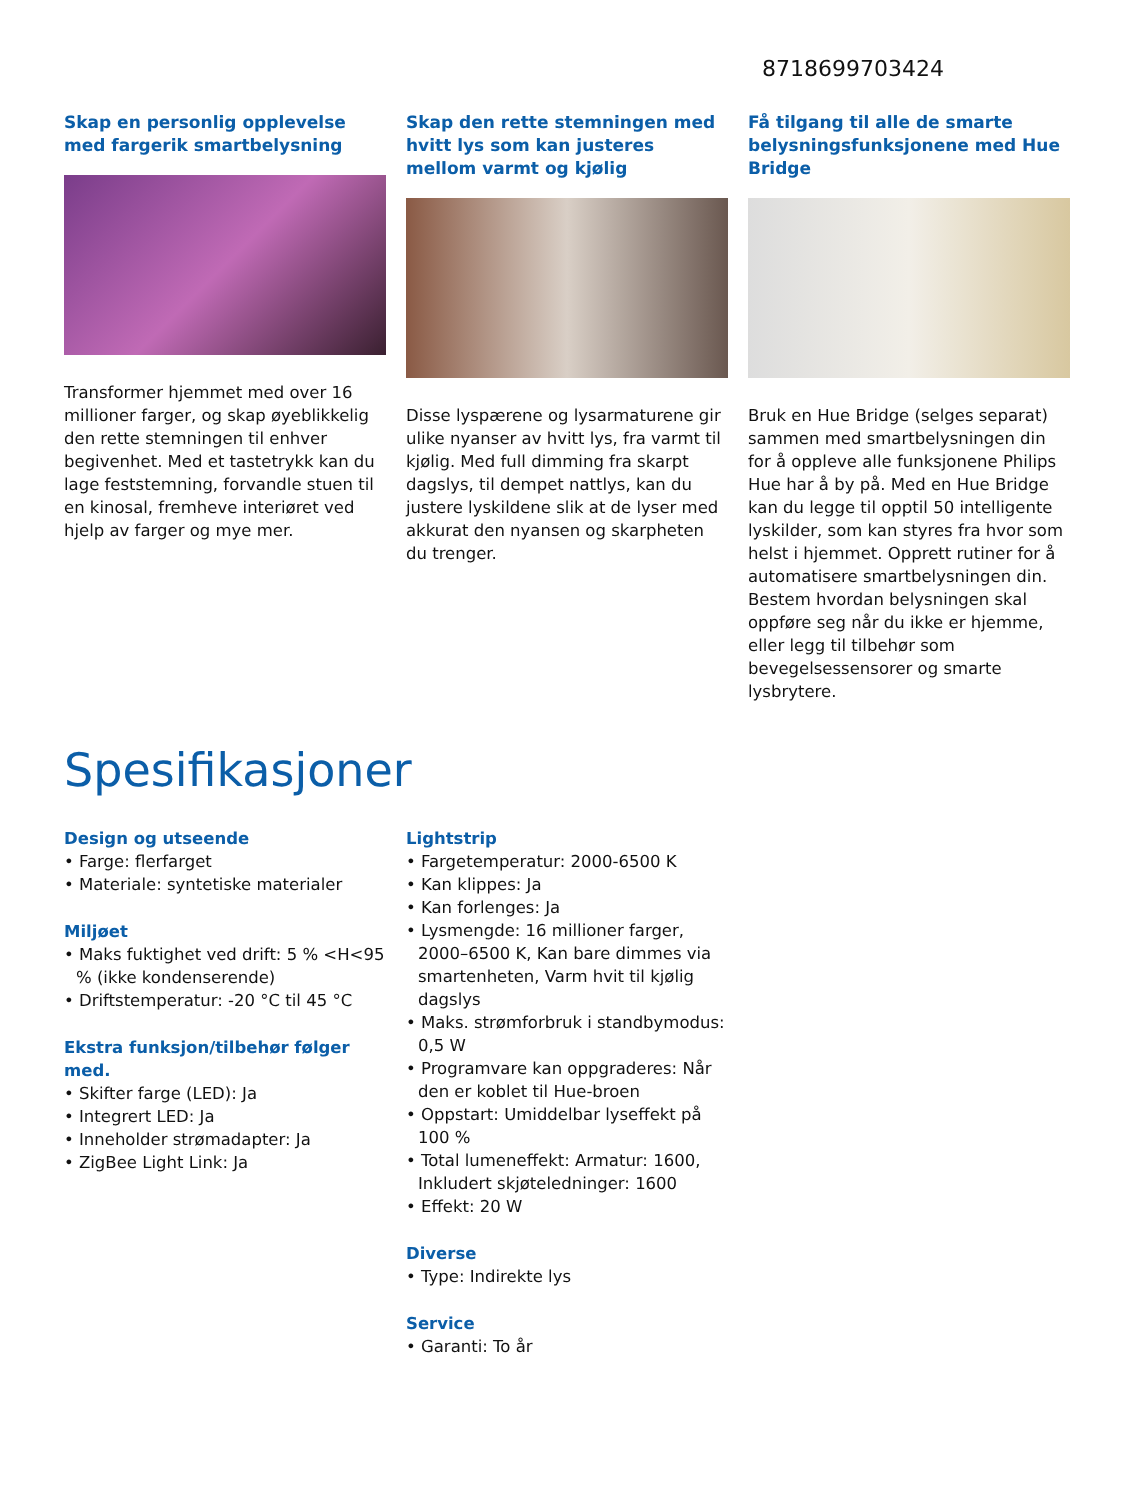8718699703424
Skap en personlig opplevelse med fargerik smartbelysning
Transformer hjemmet med over 16 millioner farger, og skap øyeblikkelig den rette stemningen til enhver begivenhet. Med et tastetrykk kan du lage feststemning, forvandle stuen til en kinosal, fremheve interiøret ved hjelp av farger og mye mer.
Skap den rette stemningen med hvitt lys som kan justeres mellom varmt og kjølig
Disse lyspærene og lysarmaturene gir ulike nyanser av hvitt lys, fra varmt til kjølig. Med full dimming fra skarpt dagslys, til dempet nattlys, kan du justere lyskildene slik at de lyser med akkurat den nyansen og skarpheten du trenger.
Få tilgang til alle de smarte belysningsfunksjonene med Hue Bridge
Bruk en Hue Bridge (selges separat) sammen med smartbelysningen din for å oppleve alle funksjonene Philips Hue har å by på. Med en Hue Bridge kan du legge til opptil 50 intelligente lyskilder, som kan styres fra hvor som helst i hjemmet. Opprett rutiner for å automatisere smartbelysningen din. Bestem hvordan belysningen skal oppføre seg når du ikke er hjemme, eller legg til tilbehør som bevegelsessensorer og smarte lysbrytere.
Spesifikasjoner
Design og utseende
• Farge: flerfarget
• Materiale: syntetiske materialer
Miljøet
• Maks fuktighet ved drift: 5 % <H<95 % (ikke kondenserende)
• Driftstemperatur: -20 °C til 45 °C
Ekstra funksjon/tilbehør følger med.
• Skifter farge (LED): Ja
• Integrert LED: Ja
• Inneholder strømadapter: Ja
• ZigBee Light Link: Ja
Lightstrip
• Fargetemperatur: 2000-6500 K
• Kan klippes: Ja
• Kan forlenges: Ja
• Lysmengde: 16 millioner farger, 2000–6500 K, Kan bare dimmes via smartenheten, Varm hvit til kjølig dagslys
• Maks. strømforbruk i standbymodus: 0,5 W
• Programvare kan oppgraderes: Når den er koblet til Hue-broen
• Oppstart: Umiddelbar lyseffekt på 100 %
• Total lumeneffekt: Armatur: 1600, Inkludert skjøteledninger: 1600
• Effekt: 20 W
Diverse
• Type: Indirekte lys
Service
• Garanti: To år